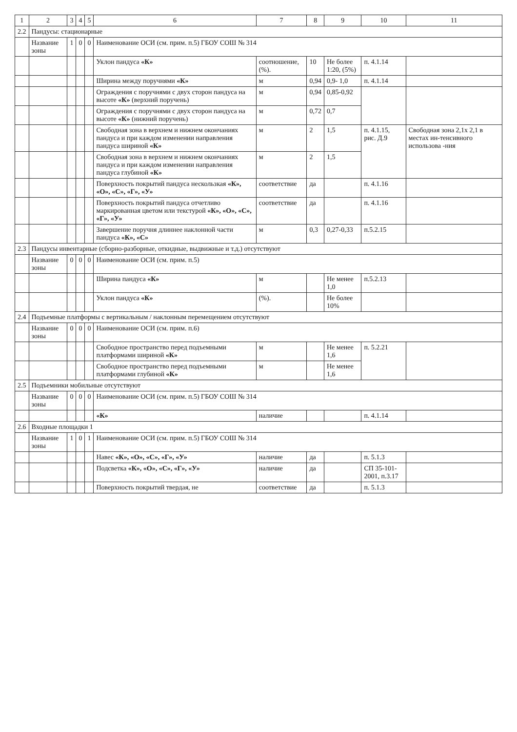| 1 | 2 | 3 | 4 | 5 | 6 | 7 | 8 | 9 | 10 | 11 |
| --- | --- | --- | --- | --- | --- | --- | --- | --- | --- | --- |
| 2.2 | Пандусы: стационарные | | | | | | | | | |
| | Название зоны | 1 | 0 | 0 | Наименование ОСИ (см. прим. п.5) ГБОУ СОШ № 314 | | | | | |
| | | | | | Уклон пандуса «К» | соотношение, (%). | 10 | Не более 1:20, (5%) | п. 4.1.14 | |
| | | | | | Ширина между поручнями «К» | м | 0,94 | 0,9- 1,0 | п. 4.1.14 | |
| | | | | | Ограждения с поручнями с двух сторон пандуса на высоте «К» (верхний поручень) | м | 0,94 | 0,85-0,92 | | |
| | | | | | Ограждения с поручнями с двух сторон пандуса на высоте «К» (нижний поручень) | м | 0,72 | 0,7 | | |
| | | | | | Свободная зона в верхнем и нижнем окончаниях пандуса и при каждом изменении направления пандуса шириной «К» | м | 2 | 1,5 | п. 4.1.15, рис. Д.9 | Свободная зона 2,1х 2,1 в местах ин-тенсивного использова -ния |
| | | | | | Свободная зона в верхнем и нижнем окончаниях пандуса и при каждом изменении направления пандуса глубиной «К» | м | 2 | 1,5 | | |
| | | | | | Поверхность покрытий пандуса нескользкая «К», «О», «С», «Г», «У» | соответствие | да | | п. 4.1.16 | |
| | | | | | Поверхность покрытий пандуса отчетливо маркированная цветом или текстурой «К», «О», «С», «Г», «У» | соответствие | да | | п. 4.1.16 | |
| | | | | | Завершение поручня длиннее наклонной части пандуса «К», «С» | м | 0,3 | 0,27-0,33 | п.5.2.15 | |
| 2.3 | Пандусы инвентарные (сборно-разборные, откидные, выдвижные и т.д.) отсутствуют | | | | | | | | | |
| | Название зоны | 0 | 0 | 0 | Наименование ОСИ (см. прим. п.5) | | | | | |
| | | | | | Ширина пандуса «К» | м | | Не менее 1,0 | п.5.2.13 | |
| | | | | | Уклон пандуса «К» | (%). | | Не более 10% | | |
| 2.4 | Подъемные платформы с вертикальным / наклонным перемещением отсутствуют | | | | | | | | | |
| | Название зоны | 0 | 0 | 0 | Наименование ОСИ (см. прим. п.6) | | | | | |
| | | | | | Свободное пространство перед подъемными платформами шириной «К» | м | | Не менее 1,6 | п. 5.2.21 | |
| | | | | | Свободное пространство перед подъемными платформами глубиной «К» | м | | Не менее 1,6 | | |
| 2.5 | Подъемники мобильные отсутствуют | | | | | | | | | |
| | Название зоны | 0 | 0 | 0 | Наименование ОСИ (см. прим. п.5) ГБОУ СОШ № 314 | | | | | |
| | | | | | «К» | наличие | | | п. 4.1.14 | |
| 2.6 | Входные площадки 1 | | | | | | | | | |
| | Название зоны | 1 | 0 | 1 | Наименование ОСИ (см. прим. п.5) ГБОУ СОШ № 314 | | | | | |
| | | | | | Навес «К», «О», «С», «Г», «У» | наличие | да | | п. 5.1.3 | |
| | | | | | Подсветка «К», «О», «С», «Г», «У» | наличие | да | | СП 35-101-2001, п.3.17 | |
| | | | | | Поверхность покрытий твердая, не | соответствие | да | | п. 5.1.3 | |